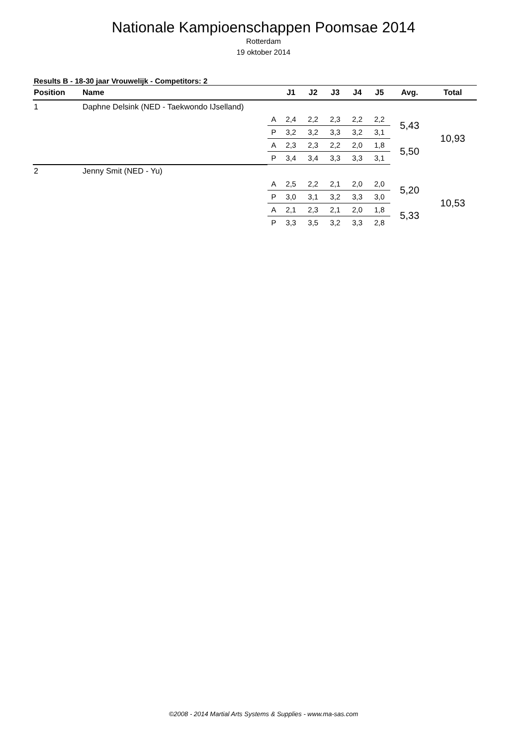Nationale Kampioenschappen Poomsae 2014
Rotterdam
19 oktober 2014
Results B - 18-30 jaar Vrouwelijk - Competitors: 2
| Position | Name | | J1 | J2 | J3 | J4 | J5 | Avg. | Total |
| --- | --- | --- | --- | --- | --- | --- | --- | --- | --- |
| 1 | Daphne Delsink (NED - Taekwondo IJselland) | | | | | | | | |
| | | A | 2,4 | 2,2 | 2,3 | 2,2 | 2,2 | 5,43 | 10,93 |
| | | P | 3,2 | 3,2 | 3,3 | 3,2 | 3,1 | | |
| | | A | 2,3 | 2,3 | 2,2 | 2,0 | 1,8 | 5,50 | |
| | | P | 3,4 | 3,4 | 3,3 | 3,3 | 3,1 | | |
| 2 | Jenny Smit (NED - Yu) | | | | | | | | |
| | | A | 2,5 | 2,2 | 2,1 | 2,0 | 2,0 | 5,20 | 10,53 |
| | | P | 3,0 | 3,1 | 3,2 | 3,3 | 3,0 | | |
| | | A | 2,1 | 2,3 | 2,1 | 2,0 | 1,8 | 5,33 | |
| | | P | 3,3 | 3,5 | 3,2 | 3,3 | 2,8 | | |
©2008 - 2014 Martial Arts Systems & Supplies - www.ma-sas.com